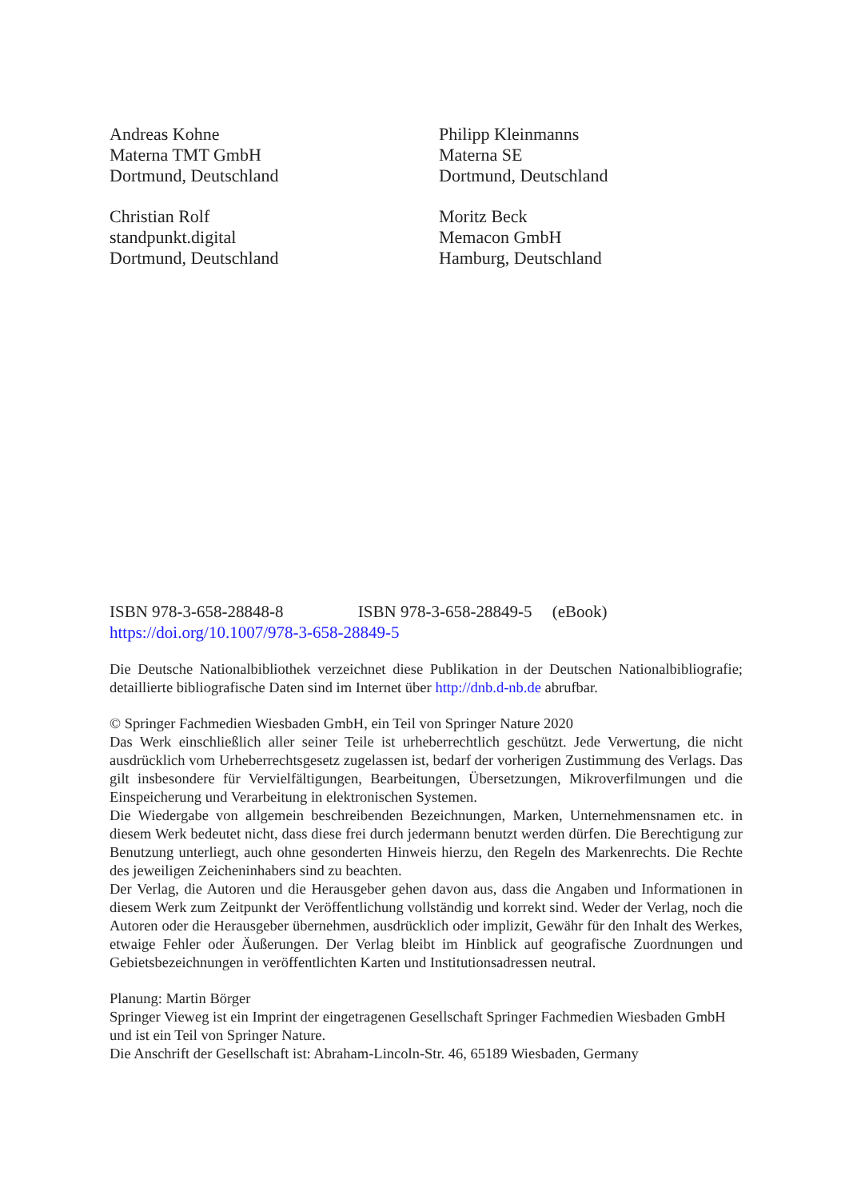Andreas Kohne
Materna TMT GmbH
Dortmund, Deutschland
Philipp Kleinmanns
Materna SE
Dortmund, Deutschland
Christian Rolf
standpunkt.digital
Dortmund, Deutschland
Moritz Beck
Memacon GmbH
Hamburg, Deutschland
ISBN 978-3-658-28848-8 ISBN 978-3-658-28849-5 (eBook)
https://doi.org/10.1007/978-3-658-28849-5
Die Deutsche Nationalbibliothek verzeichnet diese Publikation in der Deutschen Nationalbibliografie; detaillierte bibliografische Daten sind im Internet über http://dnb.d-nb.de abrufbar.
© Springer Fachmedien Wiesbaden GmbH, ein Teil von Springer Nature 2020
Das Werk einschließlich aller seiner Teile ist urheberrechtlich geschützt. Jede Verwertung, die nicht ausdrücklich vom Urheberrechtsgesetz zugelassen ist, bedarf der vorherigen Zustimmung des Verlags. Das gilt insbesondere für Vervielfältigungen, Bearbeitungen, Übersetzungen, Mikroverfilmungen und die Einspeicherung und Verarbeitung in elektronischen Systemen.
Die Wiedergabe von allgemein beschreibenden Bezeichnungen, Marken, Unternehmensnamen etc. in diesem Werk bedeutet nicht, dass diese frei durch jedermann benutzt werden dürfen. Die Berechtigung zur Benutzung unterliegt, auch ohne gesonderten Hinweis hierzu, den Regeln des Markenrechts. Die Rechte des jeweiligen Zeicheninhabers sind zu beachten.
Der Verlag, die Autoren und die Herausgeber gehen davon aus, dass die Angaben und Informationen in diesem Werk zum Zeitpunkt der Veröffentlichung vollständig und korrekt sind. Weder der Verlag, noch die Autoren oder die Herausgeber übernehmen, ausdrücklich oder implizit, Gewähr für den Inhalt des Werkes, etwaige Fehler oder Äußerungen. Der Verlag bleibt im Hinblick auf geografische Zuordnungen und Gebietsbezeichnungen in veröffentlichten Karten und Institutionsadressen neutral.
Planung: Martin Börger
Springer Vieweg ist ein Imprint der eingetragenen Gesellschaft Springer Fachmedien Wiesbaden GmbH und ist ein Teil von Springer Nature.
Die Anschrift der Gesellschaft ist: Abraham-Lincoln-Str. 46, 65189 Wiesbaden, Germany